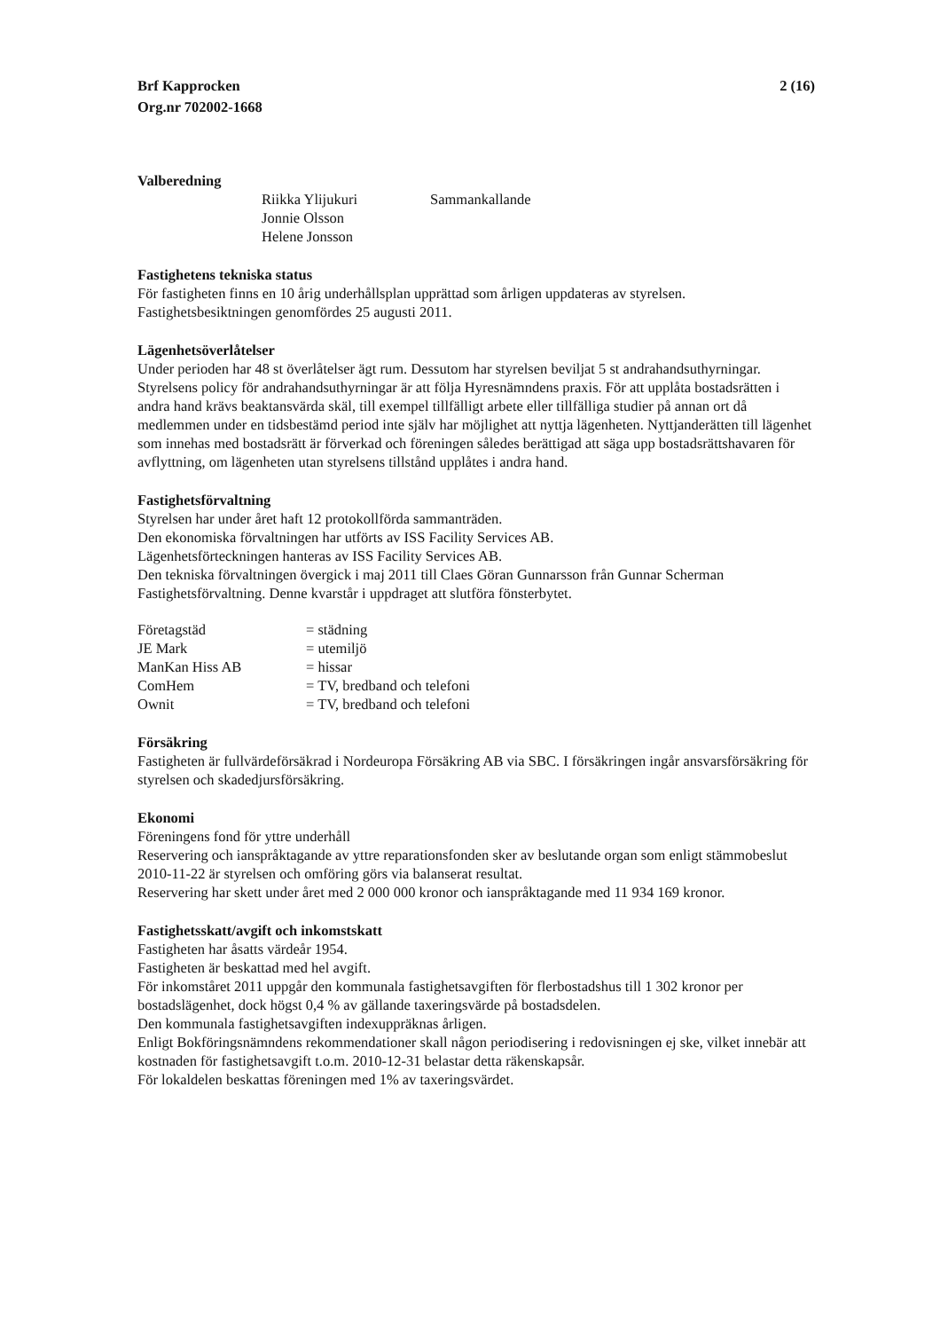Brf Kapprocken
Org.nr 702002-1668
2 (16)
Valberedning
| Riikka Ylijukuri | Sammankallande |
| Jonnie Olsson | |
| Helene Jonsson | |
Fastighetens tekniska status
För fastigheten finns en 10 årig underhållsplan upprättad som årligen uppdateras av styrelsen.
Fastighetsbesiktningen genomfördes 25 augusti 2011.
Lägenhetsöverlåtelser
Under perioden har 48 st överlåtelser ägt rum. Dessutom har styrelsen beviljat 5 st andrahandsuthyrningar.
Styrelsens policy för andrahandsuthyrningar är att följa Hyresnämndens praxis. För att upplåta bostadsrätten i andra hand krävs beaktansvärda skäl, till exempel tillfälligt arbete eller tillfälliga studier på annan ort då medlemmen under en tidsbestämd period inte själv har möjlighet att nyttja lägenheten. Nyttjanderätten till lägenhet som innehas med bostadsrätt är förverkad och föreningen således berättigad att säga upp bostadsrättshavaren för avflyttning, om lägenheten utan styrelsens tillstånd upplåtes i andra hand.
Fastighetsförvaltning
Styrelsen har under året haft 12 protokollförda sammanträden.
Den ekonomiska förvaltningen har utförts av ISS Facility Services AB.
Lägenhetsförteckningen hanteras av ISS Facility Services AB.
Den tekniska förvaltningen övergick i maj 2011 till Claes Göran Gunnarsson från Gunnar Scherman Fastighetsförvaltning. Denne kvarstår i uppdraget att slutföra fönsterbytet.
| Företagstäd | = städning |
| JE Mark | = utemiljö |
| ManKan Hiss AB | = hissar |
| ComHem | = TV, bredband och telefoni |
| Ownit | = TV, bredband och telefoni |
Försäkring
Fastigheten är fullvärdeförsäkrad i Nordeuropa Försäkring AB via SBC. I försäkringen ingår ansvarsförsäkring för styrelsen och skadedjursförsäkring.
Ekonomi
Föreningens fond för yttre underhåll
Reservering och ianspråktagande av yttre reparationsfonden sker av beslutande organ som enligt stämmobeslut 2010-11-22 är styrelsen och omföring görs via balanserat resultat.
Reservering har skett under året med 2 000 000 kronor och ianspråktagande med 11 934 169 kronor.
Fastighetsskatt/avgift och inkomstskatt
Fastigheten har åsatts värdeår 1954.
Fastigheten är beskattad med hel avgift.
För inkomståret 2011 uppgår den kommunala fastighetsavgiften för flerbostadshus till 1 302 kronor per bostadslägenhet, dock högst 0,4 % av gällande taxeringsvärde på bostadsdelen.
Den kommunala fastighetsavgiften indexuppräknas årligen.
Enligt Bokföringsnämndens rekommendationer skall någon periodisering i redovisningen ej ske, vilket innebär att kostnaden för fastighetsavgift t.o.m. 2010-12-31 belastar detta räkenskapsår.
För lokaldelen beskattas föreningen med 1% av taxeringsvärdet.